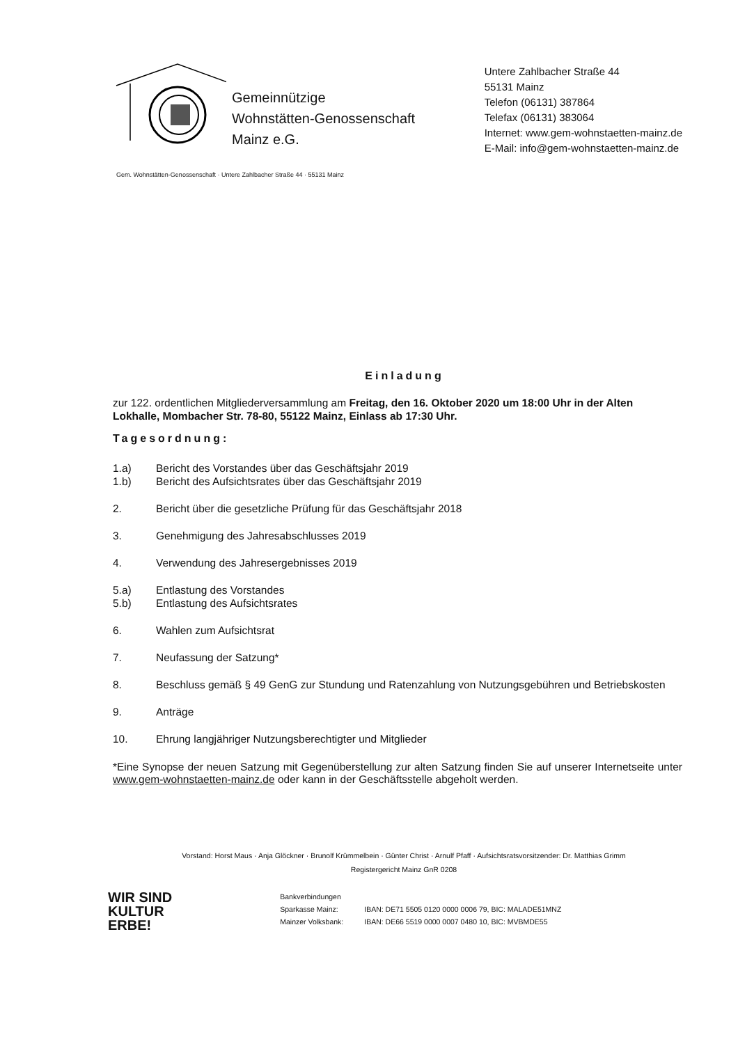Gemeinnützige
Wohnstätten-Genossenschaft
Mainz e.G.
Untere Zahlbacher Straße 44
55131 Mainz
Telefon (06131) 387864
Telefax (06131) 383064
Internet: www.gem-wohnstaetten-mainz.de
E-Mail: info@gem-wohnstaetten-mainz.de
Gem. Wohnstätten-Genossenschaft · Untere Zahlbacher Straße 44 · 55131 Mainz
Einladung
zur 122. ordentlichen Mitgliederversammlung am Freitag, den 16. Oktober 2020 um 18:00 Uhr in der Alten Lokhalle, Mombacher Str. 78-80, 55122 Mainz, Einlass ab 17:30 Uhr.
Tagesordnung:
1.a) Bericht des Vorstandes über das Geschäftsjahr 2019
1.b) Bericht des Aufsichtsrates über das Geschäftsjahr 2019
2. Bericht über die gesetzliche Prüfung für das Geschäftsjahr 2018
3. Genehmigung des Jahresabschlusses 2019
4. Verwendung des Jahresergebnisses 2019
5.a) Entlastung des Vorstandes
5.b) Entlastung des Aufsichtsrates
6. Wahlen zum Aufsichtsrat
7. Neufassung der Satzung*
8. Beschluss gemäß § 49 GenG zur Stundung und Ratenzahlung von Nutzungsgebühren und Betriebskosten
9. Anträge
10. Ehrung langjähriger Nutzungsberechtigter und Mitglieder
*Eine Synopse der neuen Satzung mit Gegenüberstellung zur alten Satzung finden Sie auf unserer Internetseite unter www.gem-wohnstaetten-mainz.de oder kann in der Geschäftsstelle abgeholt werden.
Vorstand: Horst Maus · Anja Glöckner · Brunolf Krümmelbein · Günter Christ · Arnulf Pfaff · Aufsichtsratsvorsitzender: Dr. Matthias Grimm
Registergericht Mainz GnR 0208
WIR SIND
KULTUR
ERBE!
Bankverbindungen
| Sparkasse Mainz: | IBAN: DE71 5505 0120 0000 0006 79, BIC: MALADE51MNZ |
| Mainzer Volksbank: | IBAN: DE66 5519 0000 0007 0480 10, BIC: MVBMDE55 |